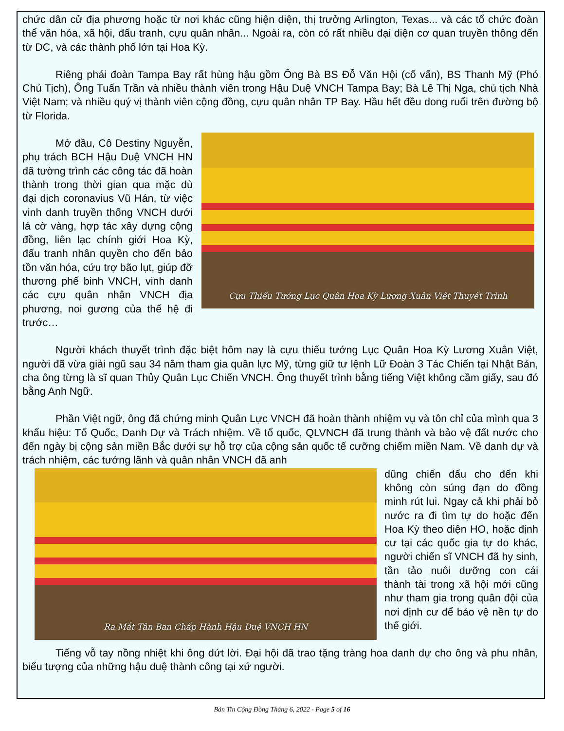chức dân cử địa phương hoặc từ nơi khác cũng hiện diện, thị trưởng Arlington, Texas... và các tổ chức đoàn thể văn hóa, xã hội, đấu tranh, cựu quân nhân... Ngoài ra, còn có rất nhiều đại diện cơ quan truyền thông đến từ DC, và các thành phố lớn tại Hoa Kỳ.
Riêng phái đoàn Tampa Bay rất hùng hậu gồm Ông Bà BS Đỗ Văn Hội (cố vấn), BS Thanh Mỹ (Phó Chủ Tịch), Ông Tuấn Trần và nhiều thành viên trong Hậu Duệ VNCH Tampa Bay; Bà Lê Thị Nga, chủ tịch Nhà Việt Nam; và nhiều quý vị thành viên cộng đồng, cựu quân nhân TP Bay. Hầu hết đều dong ruổi trên đường bộ từ Florida.
Cựu Thiếu Tướng Lục Quân Hoa Kỳ Lương Xuân Việt Thuyết Trình
Mở đầu, Cô Destiny Nguyễn, phụ trách BCH Hậu Duệ VNCH HN đã tường trình các công tác đã hoàn thành trong thời gian qua mặc dù đại dịch coronavius Vũ Hán, từ việc vinh danh truyền thống VNCH dưới lá cờ vàng, hợp tác xây dựng cộng đồng, liên lạc chính giới Hoa Kỳ, đấu tranh nhân quyền cho đến bảo tồn văn hóa, cứu trợ bão lụt, giúp đỡ thương phế binh VNCH, vinh danh các cựu quân nhân VNCH địa phương, noi gương của thế hệ đi trước…
Người khách thuyết trình đặc biệt hôm nay là cựu thiếu tướng Lục Quân Hoa Kỳ Lương Xuân Việt, người đã vừa giải ngũ sau 34 năm tham gia quân lực Mỹ, từng giữ tư lệnh Lữ Đoàn 3 Tác Chiến tại Nhật Bản, cha ông từng là sĩ quan Thủy Quân Lục Chiến VNCH. Ông thuyết trình bằng tiếng Việt không cầm giấy, sau đó bằng Anh Ngữ.
Phần Việt ngữ, ông đã chứng minh Quân Lực VNCH đã hoàn thành nhiệm vụ và tôn chỉ của mình qua 3 khẩu hiệu: Tổ Quốc, Danh Dự và Trách nhiệm. Về tổ quốc, QLVNCH đã trung thành và bảo vệ đất nước cho đến ngày bị cộng sản miền Bắc dưới sự hỗ trợ của cộng sản quốc tế cưỡng chiếm miền Nam. Về danh dự và trách nhiệm, các tướng lãnh và quân nhân VNCH đã anh
Ra Mắt Tân Ban Chấp Hành Hậu Duệ VNCH HN
dũng chiến đấu cho đến khi không còn súng đạn do đồng minh rút lui. Ngay cả khi phải bỏ nước ra đi tìm tự do hoặc đến Hoa Kỳ theo diện HO, hoặc định cư tại các quốc gia tự do khác, người chiến sĩ VNCH đã hy sinh, tần tảo nuôi dưỡng con cái thành tài trong xã hội mới cũng như tham gia trong quân đội của nơi định cư để bảo vệ nền tự do thế giới.
Tiếng vỗ tay nồng nhiệt khi ông dứt lời. Đại hội đã trao tặng tràng hoa danh dự cho ông và phu nhân, biểu tượng của những hậu duệ thành công tại xứ người.
Bản Tin Cộng Đồng Tháng 6, 2022 - Page 5 of 16